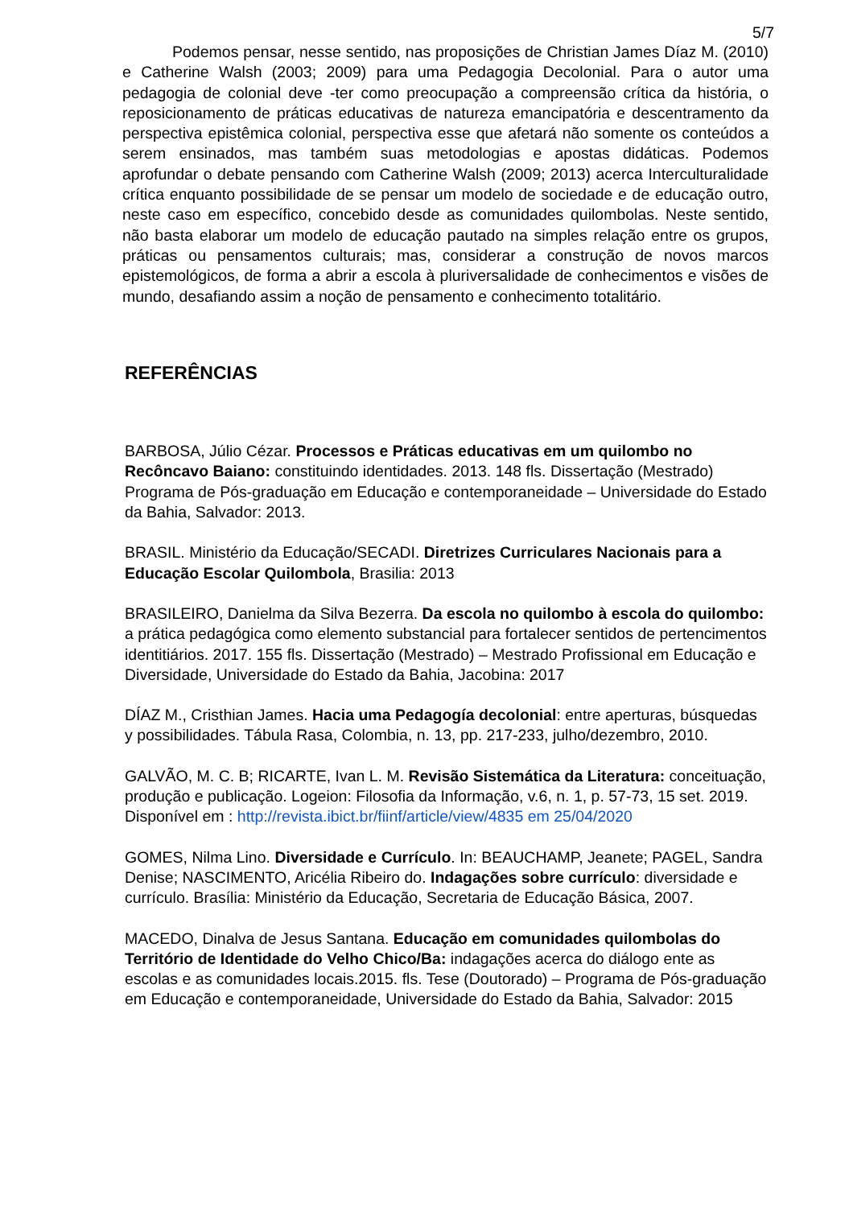5/7
Podemos pensar, nesse sentido, nas proposições de Christian James Díaz M. (2010) e Catherine Walsh (2003; 2009) para uma Pedagogia Decolonial. Para o autor uma pedagogia de colonial deve -ter como preocupação a compreensão crítica da história, o reposicionamento de práticas educativas de natureza emancipatória e descentramento da perspectiva epistêmica colonial, perspectiva esse que afetará não somente os conteúdos a serem ensinados, mas também suas metodologias e apostas didáticas. Podemos aprofundar o debate pensando com Catherine Walsh (2009; 2013) acerca Interculturalidade crítica enquanto possibilidade de se pensar um modelo de sociedade e de educação outro, neste caso em específico, concebido desde as comunidades quilombolas. Neste sentido, não basta elaborar um modelo de educação pautado na simples relação entre os grupos, práticas ou pensamentos culturais; mas, considerar a construção de novos marcos epistemológicos, de forma a abrir a escola à pluriversalidade de conhecimentos e visões de mundo, desafiando assim a noção de pensamento e conhecimento totalitário.
REFERÊNCIAS
BARBOSA, Júlio Cézar. Processos e Práticas educativas em um quilombo no Recôncavo Baiano: constituindo identidades. 2013. 148 fls. Dissertação (Mestrado) Programa de Pós-graduação em Educação e contemporaneidade – Universidade do Estado da Bahia, Salvador: 2013.
BRASIL. Ministério da Educação/SECADI. Diretrizes Curriculares Nacionais para a Educação Escolar Quilombola, Brasilia: 2013
BRASILEIRO, Danielma da Silva Bezerra. Da escola no quilombo à escola do quilombo: a prática pedagógica como elemento substancial para fortalecer sentidos de pertencimentos identitiários. 2017. 155 fls. Dissertação (Mestrado) – Mestrado Profissional em Educação e Diversidade, Universidade do Estado da Bahia, Jacobina: 2017
DÍAZ M., Cristhian James. Hacia uma Pedagogía decolonial: entre aperturas, búsquedas y possibilidades. Tábula Rasa, Colombia, n. 13, pp. 217-233, julho/dezembro, 2010.
GALVÃO, M. C. B; RICARTE, Ivan L. M. Revisão Sistemática da Literatura: conceituação, produção e publicação. Logeion: Filosofia da Informação, v.6, n. 1, p. 57-73, 15 set. 2019. Disponível em : http://revista.ibict.br/fiinf/article/view/4835 em 25/04/2020
GOMES, Nilma Lino. Diversidade e Currículo. In: BEAUCHAMP, Jeanete; PAGEL, Sandra Denise; NASCIMENTO, Aricélia Ribeiro do. Indagações sobre currículo: diversidade e currículo. Brasília: Ministério da Educação, Secretaria de Educação Básica, 2007.
MACEDO, Dinalva de Jesus Santana. Educação em comunidades quilombolas do Território de Identidade do Velho Chico/Ba: indagações acerca do diálogo ente as escolas e as comunidades locais.2015. fls. Tese (Doutorado) – Programa de Pós-graduação em Educação e contemporaneidade, Universidade do Estado da Bahia, Salvador: 2015